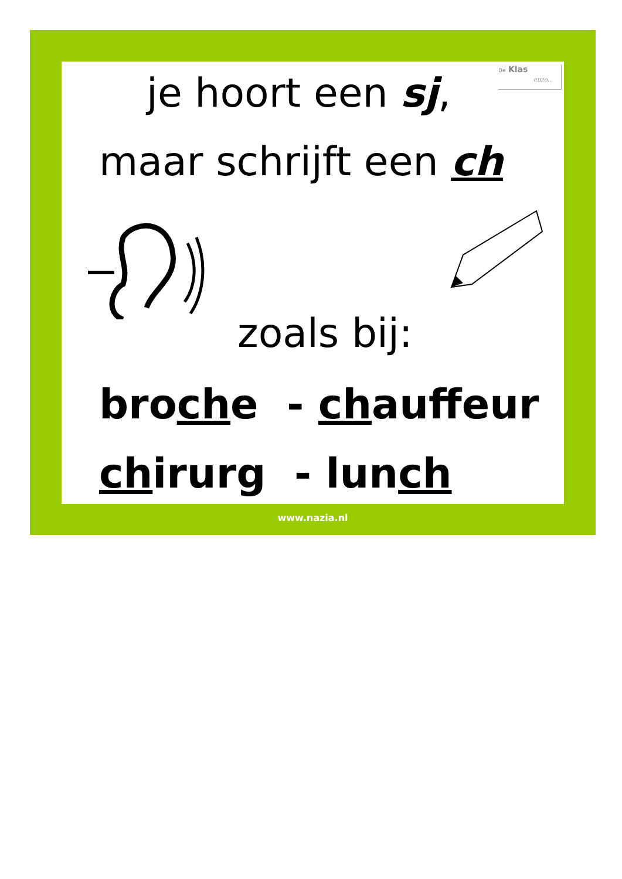De Klas
enzo...
je hoort een sj,
maar schrijft een ch
zoals bij:
broche - chauffeur
chirurg - lunch
www.nazia.nl